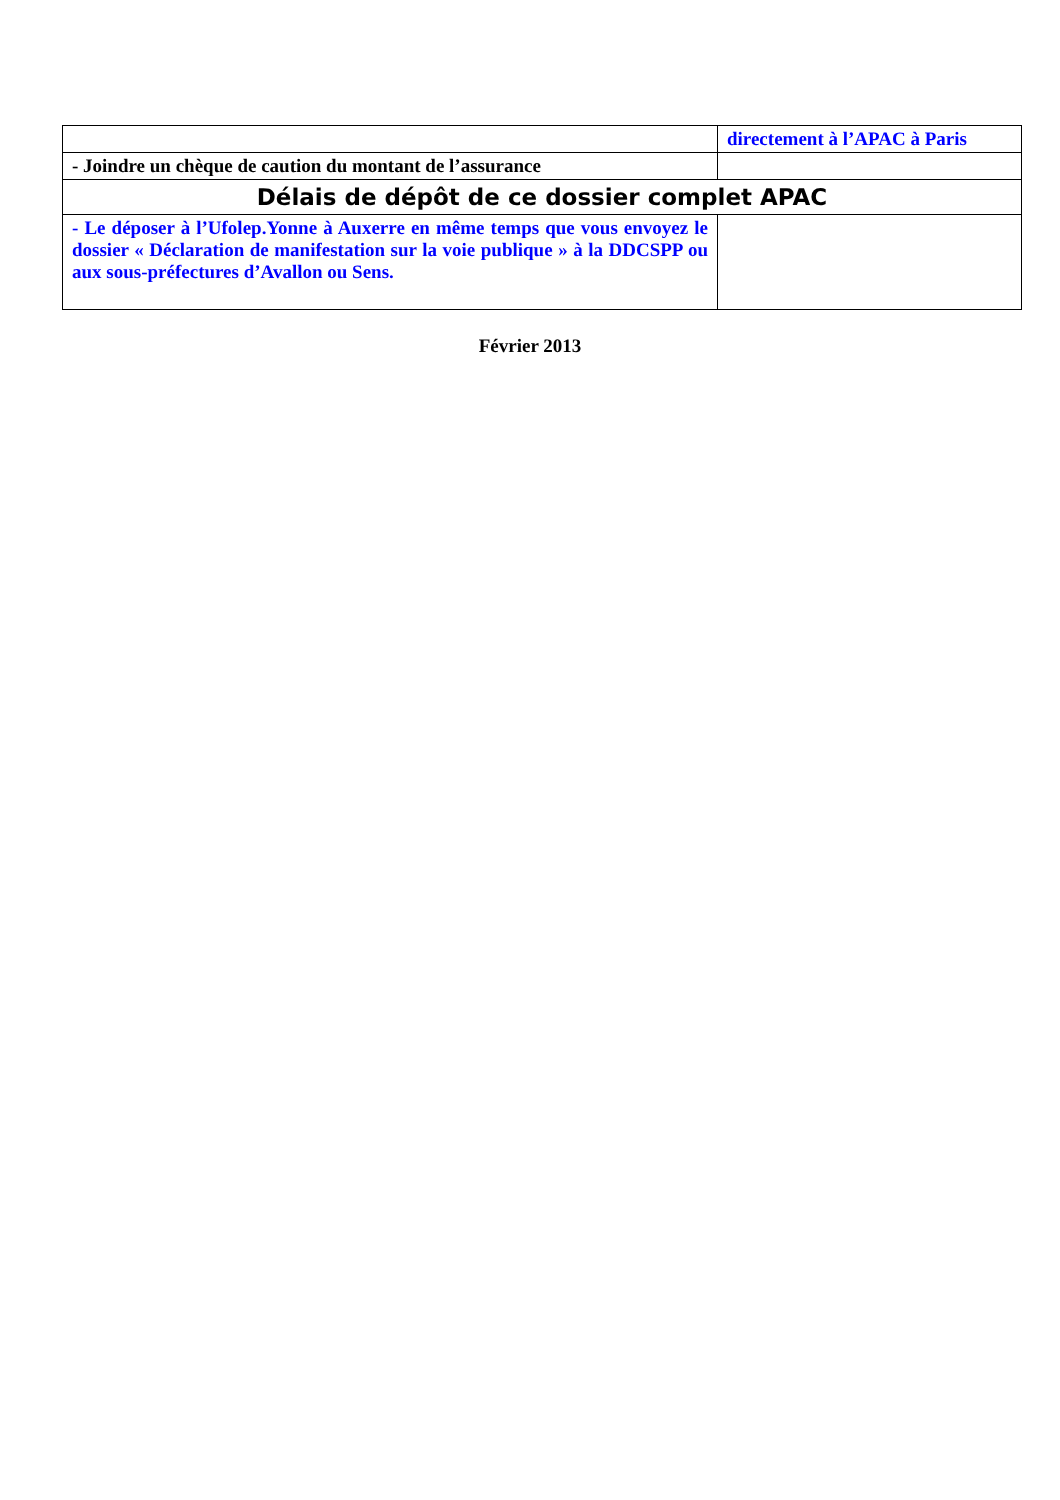| | directement à l’APAC à Paris |
| - Joindre un chèque de caution du montant de l’assurance | |
| Délais de dépôt de ce dossier complet APAC | |
| - Le déposer à l’Ufolep.Yonne à Auxerre en même temps que vous envoyez le dossier « Déclaration de manifestation sur la voie publique » à la DDCSPP ou aux sous-préfectures d’Avallon ou Sens. | |
Février 2013